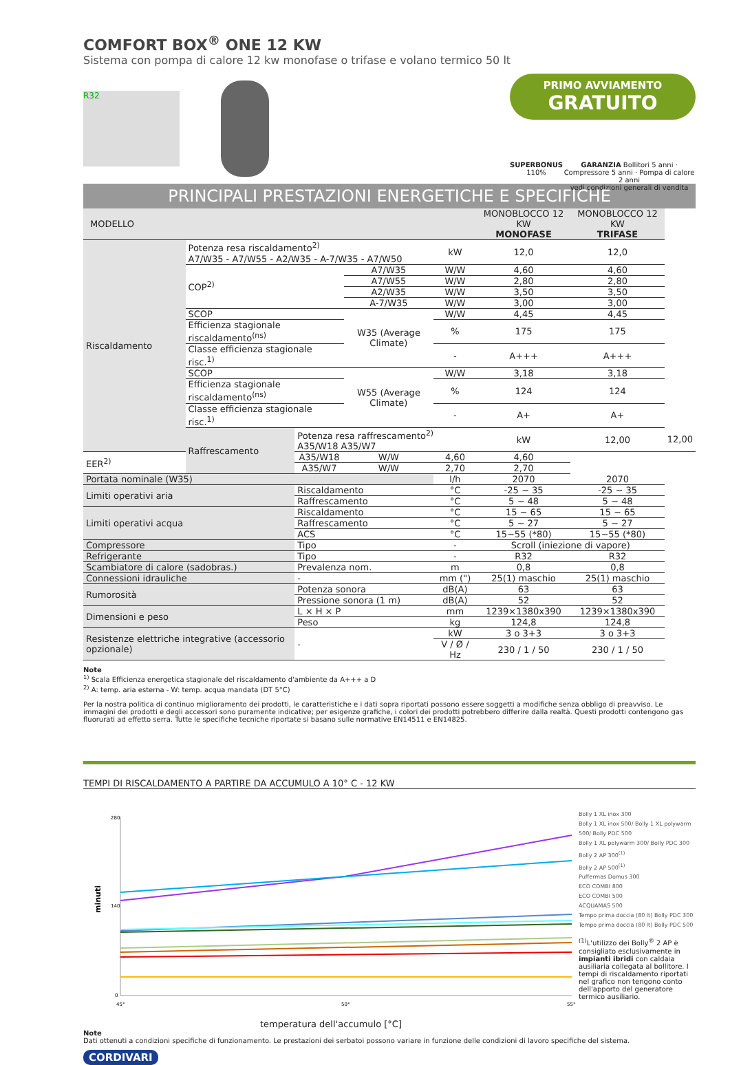COMFORT BOX<sup>®</sup> ONE 12 KW
Sistema con pompa di calore 12 kw monofase o trifase e volano termico 50 lt
R32
PRIMO AVVIAMENTO
GRATUITO
SUPERBONUS
110%
GARANZIA Bollitori 5 anni · Compressore 5 anni · Pompa di calore 2 anni
vedi condizioni generali di vendita
PRINCIPALI PRESTAZIONI ENERGETICHE E SPECIFICHE
| MODELLO | | | | | MONOBLOCCO 12 KW MONOFASE | MONOBLOCCO 12 KW TRIFASE | |
| Riscaldamento | Potenza resa riscaldamento<sup>2)</sup> A7/W35 - A7/W55 - A2/W35 - A-7/W35 - A7/W50 | | | kW | 12,0 | 12,0 | |
| | COP<sup>2)</sup> | | A7/W35 | W/W | 4,60 | 4,60 | |
| | | | A7/W55 | W/W | 2,80 | 2,80 | |
| | | | A2/W35 | W/W | 3,50 | 3,50 | |
| | | | A-7/W35 | W/W | 3,00 | 3,00 | |
| | SCOP | | W35 (Average Climate) | W/W | 4,45 | 4,45 | |
| | Efficienza stagionale riscaldamento<sup>(ns)</sup> | | | % | 175 | 175 | |
| | Classe efficienza stagionale risc.<sup>1)</sup> | | | - | A+++ | A+++ | |
| | SCOP | | W55 (Average Climate) | W/W | 3,18 | 3,18 | |
| | Efficienza stagionale riscaldamento<sup>(ns)</sup> | | | % | 124 | 124 | |
| | Classe efficienza stagionale risc.<sup>1)</sup> | | | - | A+ | A+ | |
| | Raffrescamento | Potenza resa raffrescamento<sup>2)</sup> A35/W18 A35/W7 | | | kW | 12,00 | 12,00 |
| EER<sup>2)</sup> | | A35/W18 | W/W | 4,60 | 4,60 | | |
| | | A35/W7 | W/W | 2,70 | 2,70 | | |
| Portata nominale (W35) | | | | l/h | 2070 | 2070 | |
| Limiti operativi aria | | Riscaldamento | | °C | -25 ~ 35 | -25 ~ 35 | |
| | | Raffrescamento | | °C | 5 ~ 48 | 5 ~ 48 | |
| Limiti operativi acqua | | Riscaldamento | | °C | 15 ~ 65 | 15 ~ 65 | |
| | | Raffrescamento | | °C | 5 ~ 27 | 5 ~ 27 | |
| | | ACS | | °C | 15~55 (*80) | 15~55 (*80) | |
| Compressore | | Tipo | | - | Scroll (iniezione di vapore) | | |
| Refrigerante | | Tipo | | - | R32 | R32 | |
| Scambiatore di calore (sadobras.) | | Prevalenza nom. | | m | 0,8 | 0,8 | |
| Connessioni idrauliche | | - | | mm (") | 25(1) maschio | 25(1) maschio | |
| Rumorosità | | Potenza sonora | | dB(A) | 63 | 63 | |
| | | Pressione sonora (1 m) | | dB(A) | 52 | 52 | |
| Dimensioni e peso | | L × H × P | | mm | 1239×1380x390 | 1239×1380x390 | |
| | | Peso | | kg | 124,8 | 124,8 | |
| Resistenze elettriche integrative (accessorio opzionale) | | - | | kW | 3 o 3+3 | 3 o 3+3 | |
| | | | | V / Ø / Hz | 230 / 1 / 50 | 230 / 1 / 50 | |
Note
<sup>1)</sup> Scala Efficienza energetica stagionale del riscaldamento d'ambiente da A+++ a D
<sup>2)</sup> A: temp. aria esterna - W: temp. acqua mandata (DT 5°C)
Per la nostra politica di continuo miglioramento dei prodotti, le caratteristiche e i dati sopra riportati possono essere soggetti a modifiche senza obbligo di preavviso. Le immagini dei prodotti e degli accessori sono puramente indicative; per esigenze grafiche, i colori dei prodotti potrebbero differire dalla realtà. Questi prodotti contengono gas fluorurati ad effetto serra. Tutte le specifiche tecniche riportate si basano sulle normative EN14511 e EN14825.
TEMPI DI RISCALDAMENTO A PARTIRE DA ACCUMULO A 10° C - 12 KW
minuti
280
140
0
45°
50°
55°
temperatura dell'accumulo [°C]
Bolly 1 XL inox 300
Bolly 1 XL inox 500/ Bolly 1 XL polywarm 500/ Bolly PDC 500
Bolly 1 XL polywarm 300/ Bolly PDC 300
Bolly 2 AP 300<sup>(1)</sup>
Bolly 2 AP 500<sup>(1)</sup>
Puffermas Domus 300
ECO COMBI 800
ECO COMBI 500
ACQUAMAS 500
Tempo prima doccia (80 lt) Bolly PDC 300
Tempo prima doccia (80 lt) Bolly PDC 500
<sup>(1)</sup> L'utilizzo dei Bolly<sup>®</sup> 2 AP è consigliato esclusivamente in impianti ibridi con caldaia ausiliaria collegata al bollitore. I tempi di riscaldamento riportati nel grafico non tengono conto dell'apporto del generatore termico ausiliario.
Note
Dati ottenuti a condizioni specifiche di funzionamento. Le prestazioni dei serbatoi possono variare in funzione delle condizioni di lavoro specifiche del sistema.
CORDIVARI